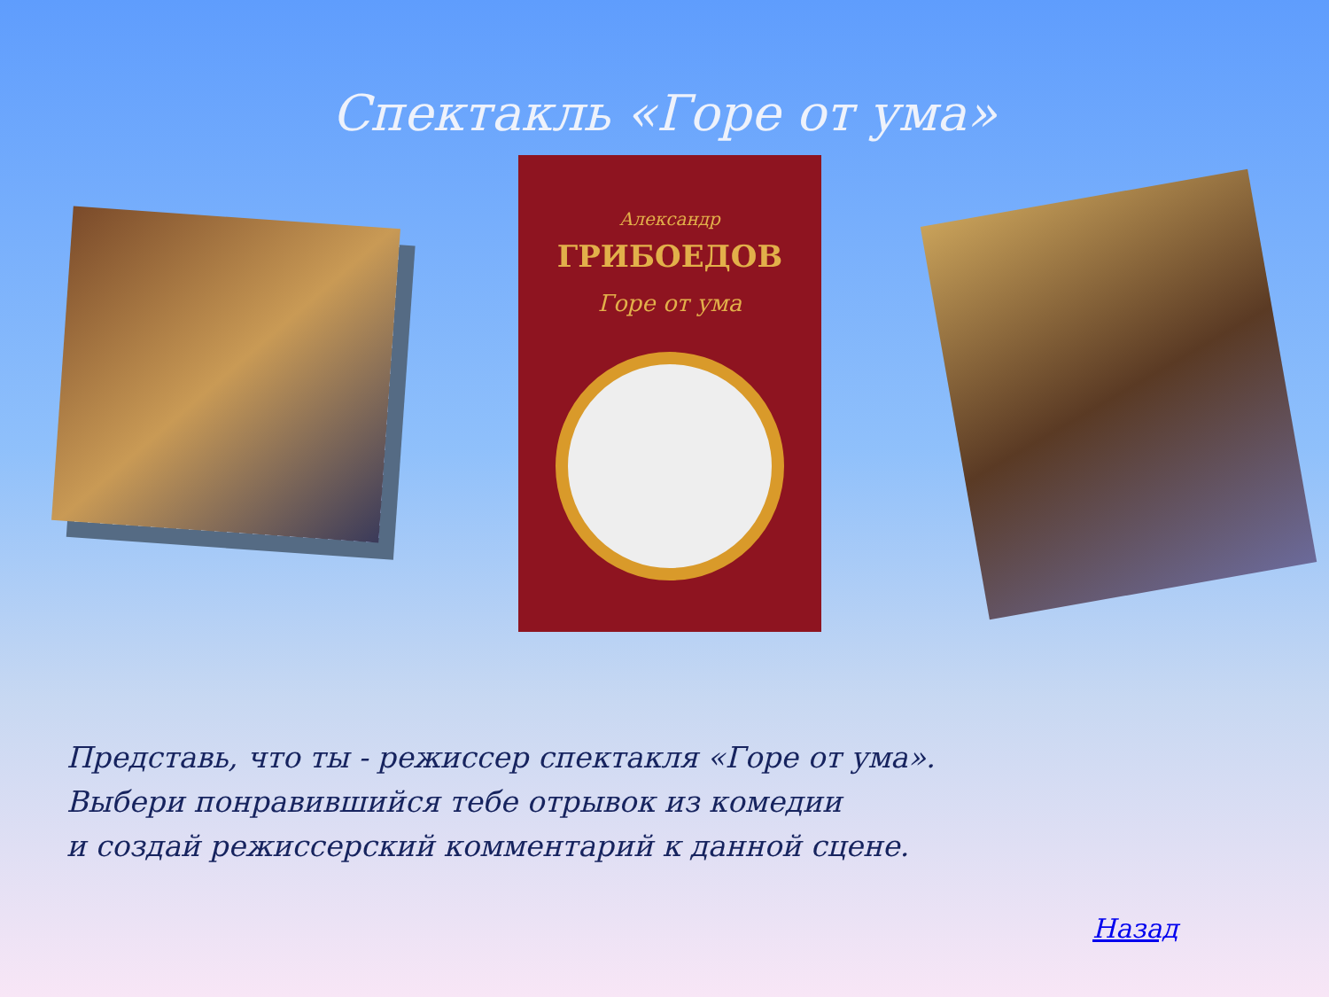Спектакль «Горе от ума»
Александр
ГРИБОЕДОВ
Горе от ума
Представь, что ты - режиссер спектакля «Горе от ума».
Выбери понравившийся тебе отрывок из комедии
и создай режиссерский комментарий к данной сцене.
Назад